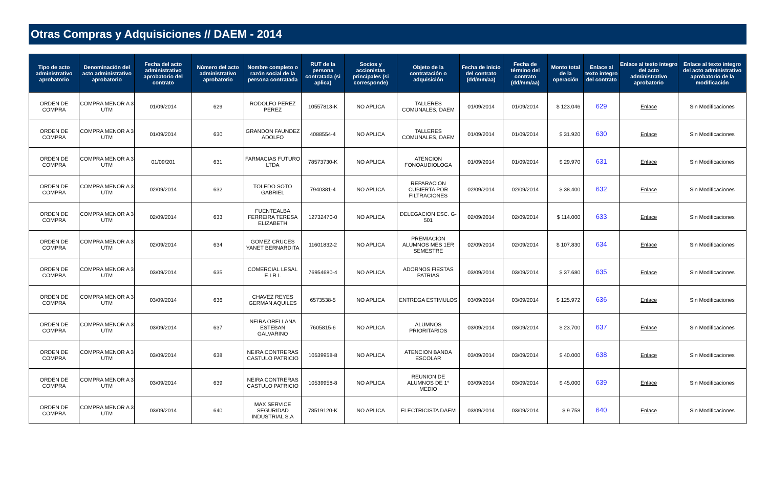Otras Compras y Adquisiciones // DAEM - 2014
| Tipo de acto administrativo aprobatorio | Denominación del acto administrativo aprobatorio | Fecha del acto administrativo aprobatorio del contrato | Número del acto administrativo aprobatorio | Nombre completo o razón social de la persona contratada | RUT de la persona contratada (si aplica) | Socios y accionistas principales (si corresponde) | Objeto de la contratación o adquisición | Fecha de inicio del contrato (dd/mm/aa) | Fecha de término del contrato (dd/mm/aa) | Monto total de la operación | Enlace al texto integro del contrato | Enlace al texto integro del acto administrativo aprobatorio | Enlace al texto integro del acto administrativo aprobatorio de la modificación |
| --- | --- | --- | --- | --- | --- | --- | --- | --- | --- | --- | --- | --- | --- |
| ORDEN DE COMPRA | COMPRA MENOR A 3 UTM | 01/09/2014 | 629 | RODOLFO PEREZ PEREZ | 10557813-K | NO APLICA | TALLERES COMUNALES, DAEM | 01/09/2014 | 01/09/2014 | $ 123.046 | 629 | Enlace | Sin Modificaciones |
| ORDEN DE COMPRA | COMPRA MENOR A 3 UTM | 01/09/2014 | 630 | GRANDON FAUNDEZ ADOLFO | 4088554-4 | NO APLICA | TALLERES COMUNALES, DAEM | 01/09/2014 | 01/09/2014 | $ 31.920 | 630 | Enlace | Sin Modificaciones |
| ORDEN DE COMPRA | COMPRA MENOR A 3 UTM | 01/09/201 | 631 | FARMACIAS FUTURO LTDA | 78573730-K | NO APLICA | ATENCION FONOAUDIOLOGA | 01/09/2014 | 01/09/2014 | $ 29.970 | 631 | Enlace | Sin Modificaciones |
| ORDEN DE COMPRA | COMPRA MENOR A 3 UTM | 02/09/2014 | 632 | TOLEDO SOTO GABRIEL | 7940381-4 | NO APLICA | REPARACION CUBIERTA POR FILTRACIONES | 02/09/2014 | 02/09/2014 | $ 38.400 | 632 | Enlace | Sin Modificaciones |
| ORDEN DE COMPRA | COMPRA MENOR A 3 UTM | 02/09/2014 | 633 | FUENTEALBA FERREIRA TERESA ELIZABETH | 12732470-0 | NO APLICA | DELEGACION ESC. G-501 | 02/09/2014 | 02/09/2014 | $ 114.000 | 633 | Enlace | Sin Modificaciones |
| ORDEN DE COMPRA | COMPRA MENOR A 3 UTM | 02/09/2014 | 634 | GOMEZ CRUCES YANET BERNARDITA | 11601832-2 | NO APLICA | PREMIACION ALUMNOS MES 1ER SEMESTRE | 02/09/2014 | 02/09/2014 | $ 107.830 | 634 | Enlace | Sin Modificaciones |
| ORDEN DE COMPRA | COMPRA MENOR A 3 UTM | 03/09/2014 | 635 | COMERCIAL LESAL E.I.R.L | 76954680-4 | NO APLICA | ADORNOS FIESTAS PATRIAS | 03/09/2014 | 03/09/2014 | $ 37.680 | 635 | Enlace | Sin Modificaciones |
| ORDEN DE COMPRA | COMPRA MENOR A 3 UTM | 03/09/2014 | 636 | CHAVEZ REYES GERMAN AQUILES | 6573538-5 | NO APLICA | ENTREGA ESTIMULOS | 03/09/2014 | 03/09/2014 | $ 125.972 | 636 | Enlace | Sin Modificaciones |
| ORDEN DE COMPRA | COMPRA MENOR A 3 UTM | 03/09/2014 | 637 | NEIRA ORELLANA ESTEBAN GALVARINO | 7605815-6 | NO APLICA | ALUMNOS PRIORITARIOS | 03/09/2014 | 03/09/2014 | $ 23.700 | 637 | Enlace | Sin Modificaciones |
| ORDEN DE COMPRA | COMPRA MENOR A 3 UTM | 03/09/2014 | 638 | NEIRA CONTRERAS CASTULO PATRICIO | 10539958-8 | NO APLICA | ATENCION BANDA ESCOLAR | 03/09/2014 | 03/09/2014 | $ 40.000 | 638 | Enlace | Sin Modificaciones |
| ORDEN DE COMPRA | COMPRA MENOR A 3 UTM | 03/09/2014 | 639 | NEIRA CONTRERAS CASTULO PATRICIO | 10539958-8 | NO APLICA | REUNION DE ALUMNOS DE 1° MEDIO | 03/09/2014 | 03/09/2014 | $ 45.000 | 639 | Enlace | Sin Modificaciones |
| ORDEN DE COMPRA | COMPRA MENOR A 3 UTM | 03/09/2014 | 640 | MAX SERVICE SEGURIDAD INDUSTRIAL S.A | 78519120-K | NO APLICA | ELECTRICISTA DAEM | 03/09/2014 | 03/09/2014 | $ 9.758 | 640 | Enlace | Sin Modificaciones |